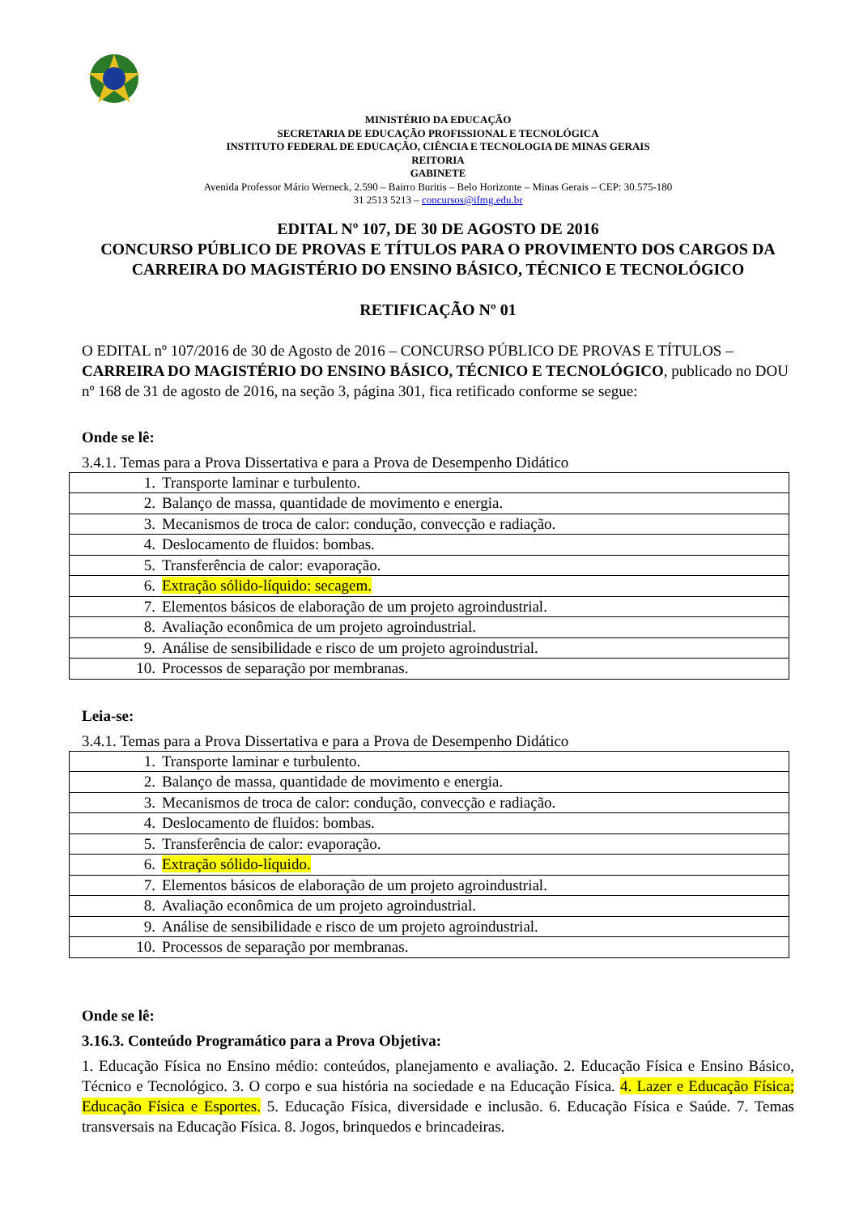MINISTÉRIO DA EDUCAÇÃO
SECRETARIA DE EDUCAÇÃO PROFISSIONAL E TECNOLÓGICA
INSTITUTO FEDERAL DE EDUCAÇÃO, CIÊNCIA E TECNOLOGIA DE MINAS GERAIS
REITORIA
GABINETE
Avenida Professor Mário Werneck, 2.590 – Bairro Buritis – Belo Horizonte – Minas Gerais – CEP: 30.575-180
31 2513 5213 – concursos@ifmg.edu.br
EDITAL Nº 107, DE 30 DE AGOSTO DE 2016
CONCURSO PÚBLICO DE PROVAS E TÍTULOS PARA O PROVIMENTO DOS CARGOS DA CARREIRA DO MAGISTÉRIO DO ENSINO BÁSICO, TÉCNICO E TECNOLÓGICO
RETIFICAÇÃO Nº 01
O EDITAL nº 107/2016 de 30 de Agosto de 2016 – CONCURSO PÚBLICO DE PROVAS E TÍTULOS – CARREIRA DO MAGISTÉRIO DO ENSINO BÁSICO, TÉCNICO E TECNOLÓGICO, publicado no DOU nº 168 de 31 de agosto de 2016, na seção 3, página 301, fica retificado conforme se segue:
Onde se lê:
3.4.1. Temas para a Prova Dissertativa e para a Prova de Desempenho Didático
| 1. Transporte laminar e turbulento. |
| 2. Balanço de massa, quantidade de movimento e energia. |
| 3. Mecanismos de troca de calor: condução, convecção e radiação. |
| 4. Deslocamento de fluidos: bombas. |
| 5. Transferência de calor: evaporação. |
| 6. Extração sólido-líquido: secagem. |
| 7. Elementos básicos de elaboração de um projeto agroindustrial. |
| 8. Avaliação econômica de um projeto agroindustrial. |
| 9. Análise de sensibilidade e risco de um projeto agroindustrial. |
| 10. Processos de separação por membranas. |
Leia-se:
3.4.1. Temas para a Prova Dissertativa e para a Prova de Desempenho Didático
| 1. Transporte laminar e turbulento. |
| 2. Balanço de massa, quantidade de movimento e energia. |
| 3. Mecanismos de troca de calor: condução, convecção e radiação. |
| 4. Deslocamento de fluidos: bombas. |
| 5. Transferência de calor: evaporação. |
| 6. Extração sólido-líquido. |
| 7. Elementos básicos de elaboração de um projeto agroindustrial. |
| 8. Avaliação econômica de um projeto agroindustrial. |
| 9. Análise de sensibilidade e risco de um projeto agroindustrial. |
| 10. Processos de separação por membranas. |
Onde se lê:
3.16.3. Conteúdo Programático para a Prova Objetiva:
1. Educação Física no Ensino médio: conteúdos, planejamento e avaliação. 2. Educação Física e Ensino Básico, Técnico e Tecnológico. 3. O corpo e sua história na sociedade e na Educação Física. 4. Lazer e Educação Física; Educação Física e Esportes. 5. Educação Física, diversidade e inclusão. 6. Educação Física e Saúde. 7. Temas transversais na Educação Física. 8. Jogos, brinquedos e brincadeiras.